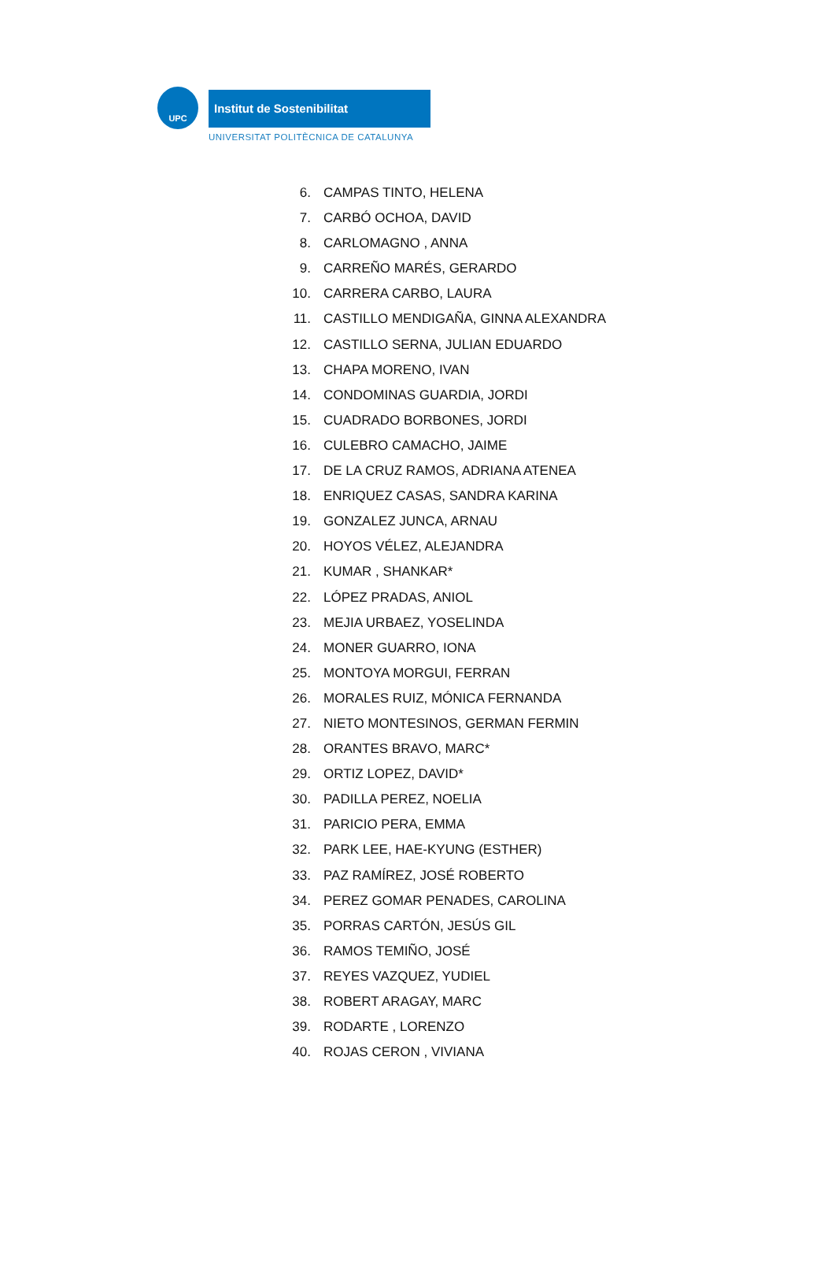UPC Institut de Sostenibilitat
UNIVERSITAT POLITÈCNICA DE CATALUNYA
6. CAMPAS TINTO, HELENA
7. CARBÓ OCHOA, DAVID
8. CARLOMAGNO , ANNA
9. CARREÑO MARÉS, GERARDO
10. CARRERA CARBO, LAURA
11. CASTILLO MENDIGAÑA, GINNA ALEXANDRA
12. CASTILLO SERNA, JULIAN EDUARDO
13. CHAPA MORENO, IVAN
14. CONDOMINAS GUARDIA, JORDI
15. CUADRADO BORBONES, JORDI
16. CULEBRO CAMACHO, JAIME
17. DE LA CRUZ RAMOS, ADRIANA ATENEA
18. ENRIQUEZ CASAS, SANDRA KARINA
19. GONZALEZ JUNCA, ARNAU
20. HOYOS VÉLEZ, ALEJANDRA
21. KUMAR , SHANKAR*
22. LÓPEZ PRADAS, ANIOL
23. MEJIA URBAEZ, YOSELINDA
24. MONER GUARRO, IONA
25. MONTOYA MORGUI, FERRAN
26. MORALES RUIZ, MÓNICA FERNANDA
27. NIETO MONTESINOS, GERMAN FERMIN
28. ORANTES BRAVO, MARC*
29. ORTIZ LOPEZ, DAVID*
30. PADILLA PEREZ, NOELIA
31. PARICIO PERA, EMMA
32. PARK LEE, HAE-KYUNG (ESTHER)
33. PAZ RAMÍREZ, JOSÉ ROBERTO
34. PEREZ GOMAR PENADES, CAROLINA
35. PORRAS CARTÓN, JESÚS GIL
36. RAMOS TEMIÑO, JOSÉ
37. REYES VAZQUEZ, YUDIEL
38. ROBERT ARAGAY, MARC
39. RODARTE , LORENZO
40. ROJAS CERON , VIVIANA